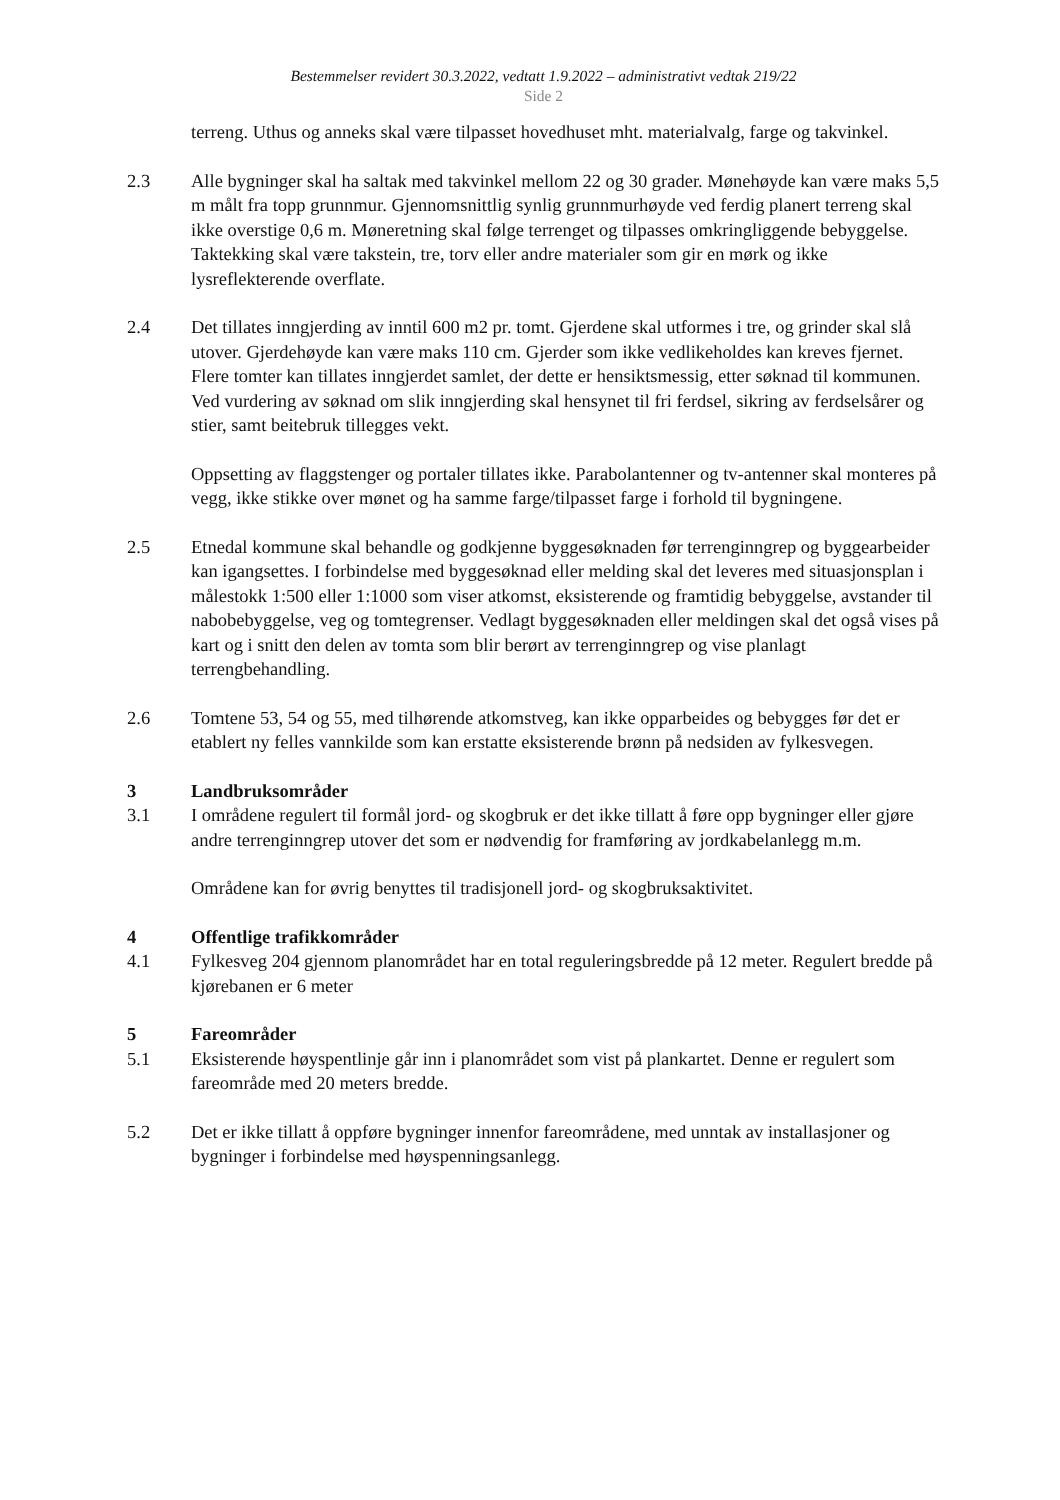Bestemmelser revidert 30.3.2022, vedtatt 1.9.2022 – administrativt vedtak 219/22
Side 2
terreng. Uthus og anneks skal være tilpasset hovedhuset mht. materialvalg, farge og takvinkel.
2.3 Alle bygninger skal ha saltak med takvinkel mellom 22 og 30 grader. Mønehøyde kan være maks 5,5 m målt fra topp grunnmur. Gjennomsnittlig synlig grunnmurhøyde ved ferdig planert terreng skal ikke overstige 0,6 m. Møneretning skal følge terrenget og tilpasses omkringliggende bebyggelse. Taktekking skal være takstein, tre, torv eller andre materialer som gir en mørk og ikke lysreflekterende overflate.
2.4 Det tillates inngjerding av inntil 600 m2 pr. tomt. Gjerdene skal utformes i tre, og grinder skal slå utover. Gjerdehøyde kan være maks 110 cm. Gjerder som ikke vedlikeholdes kan kreves fjernet. Flere tomter kan tillates inngjerdet samlet, der dette er hensiktsmessig, etter søknad til kommunen. Ved vurdering av søknad om slik inngjerding skal hensynet til fri ferdsel, sikring av ferdselsårer og stier, samt beitebruk tillegges vekt.
Oppsetting av flaggstenger og portaler tillates ikke. Parabolantenner og tv-antenner skal monteres på vegg, ikke stikke over mønet og ha samme farge/tilpasset farge i forhold til bygningene.
2.5 Etnedal kommune skal behandle og godkjenne byggesøknaden før terrenginngrep og byggearbeider kan igangsettes. I forbindelse med byggesøknad eller melding skal det leveres med situasjonsplan i målestokk 1:500 eller 1:1000 som viser atkomst, eksisterende og framtidig bebyggelse, avstander til nabobebyggelse, veg og tomtegrenser. Vedlagt byggesøknaden eller meldingen skal det også vises på kart og i snitt den delen av tomta som blir berørt av terrenginngrep og vise planlagt terrengbehandling.
2.6 Tomtene 53, 54 og 55, med tilhørende atkomstveg, kan ikke opparbeides og bebygges før det er etablert ny felles vannkilde som kan erstatte eksisterende brønn på nedsiden av fylkesvegen.
3 Landbruksområder
3.1 I områdene regulert til formål jord- og skogbruk er det ikke tillatt å føre opp bygninger eller gjøre andre terrenginngrep utover det som er nødvendig for framføring av jordkabelanlegg m.m.
Områdene kan for øvrig benyttes til tradisjonell jord- og skogbruksaktivitet.
4 Offentlige trafikkområder
4.1 Fylkesveg 204 gjennom planområdet har en total reguleringsbredde på 12 meter. Regulert bredde på kjørebanen er 6 meter
5 Fareområder
5.1 Eksisterende høyspentlinje går inn i planområdet som vist på plankartet. Denne er regulert som fareområde med 20 meters bredde.
5.2 Det er ikke tillatt å oppføre bygninger innenfor fareområdene, med unntak av installasjoner og bygninger i forbindelse med høyspenningsanlegg.